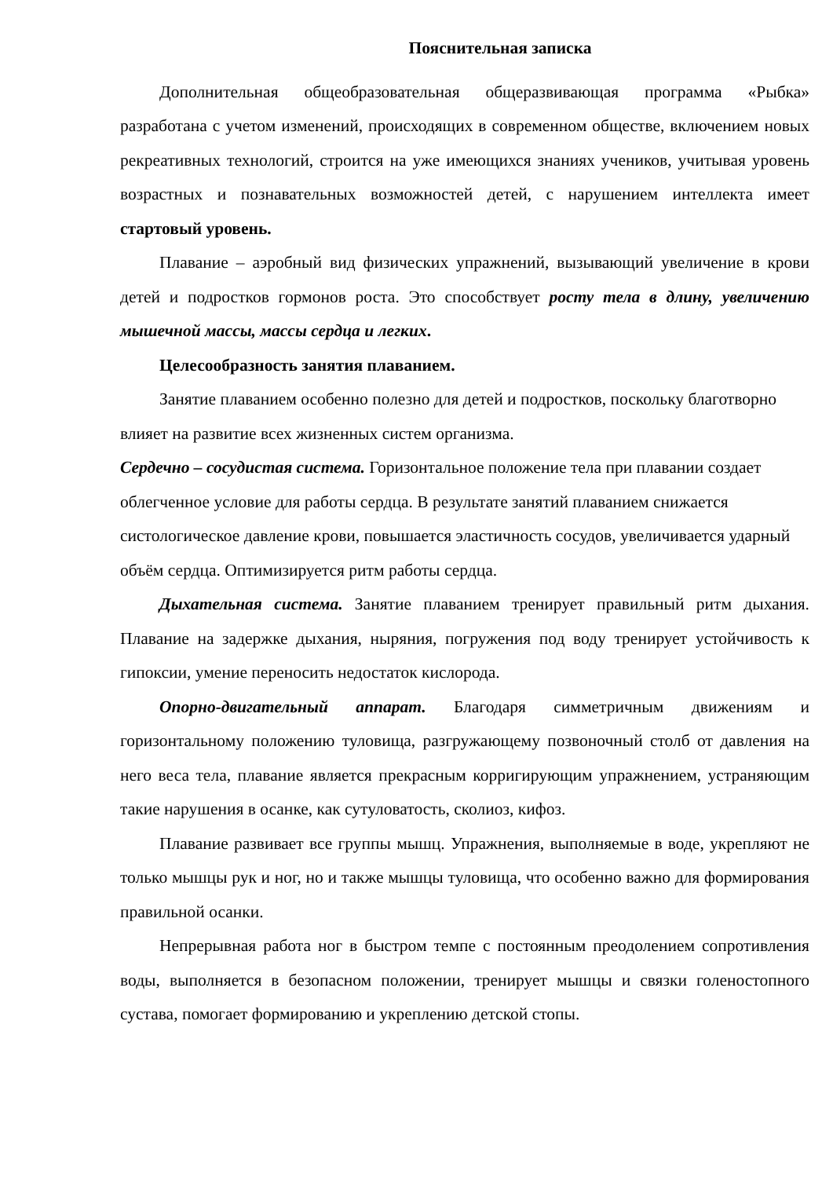Пояснительная записка
Дополнительная общеобразовательная общеразвивающая программа «Рыбка» разработана с учетом изменений, происходящих в современном обществе, включением новых рекреативных технологий, строится на уже имеющихся знаниях учеников, учитывая уровень возрастных и познавательных возможностей детей, с нарушением интеллекта имеет стартовый уровень.
Плавание – аэробный вид физических упражнений, вызывающий увеличение в крови детей и подростков гормонов роста. Это способствует росту тела в длину, увеличению мышечной массы, массы сердца и легких.
Целесообразность занятия плаванием.
Занятие плаванием особенно полезно для детей и подростков, поскольку благотворно влияет на развитие всех жизненных систем организма.
Сердечно – сосудистая система. Горизонтальное положение тела при плавании создает облегченное условие для работы сердца. В результате занятий плаванием снижается систологическое давление крови, повышается эластичность сосудов, увеличивается ударный объём сердца. Оптимизируется ритм работы сердца.
Дыхательная система. Занятие плаванием тренирует правильный ритм дыхания. Плавание на задержке дыхания, ныряния, погружения под воду тренирует устойчивость к гипоксии, умение переносить недостаток кислорода.
Опорно-двигательный аппарат. Благодаря симметричным движениям и горизонтальному положению туловища, разгружающему позвоночный столб от давления на него веса тела, плавание является прекрасным корригирующим упражнением, устраняющим такие нарушения в осанке, как сутуловатость, сколиоз, кифоз.
Плавание развивает все группы мышц. Упражнения, выполняемые в воде, укрепляют не только мышцы рук и ног, но и также мышцы туловища, что особенно важно для формирования правильной осанки.
Непрерывная работа ног в быстром темпе с постоянным преодолением сопротивления воды, выполняется в безопасном положении, тренирует мышцы и связки голеностопного сустава, помогает формированию и укреплению детской стопы.